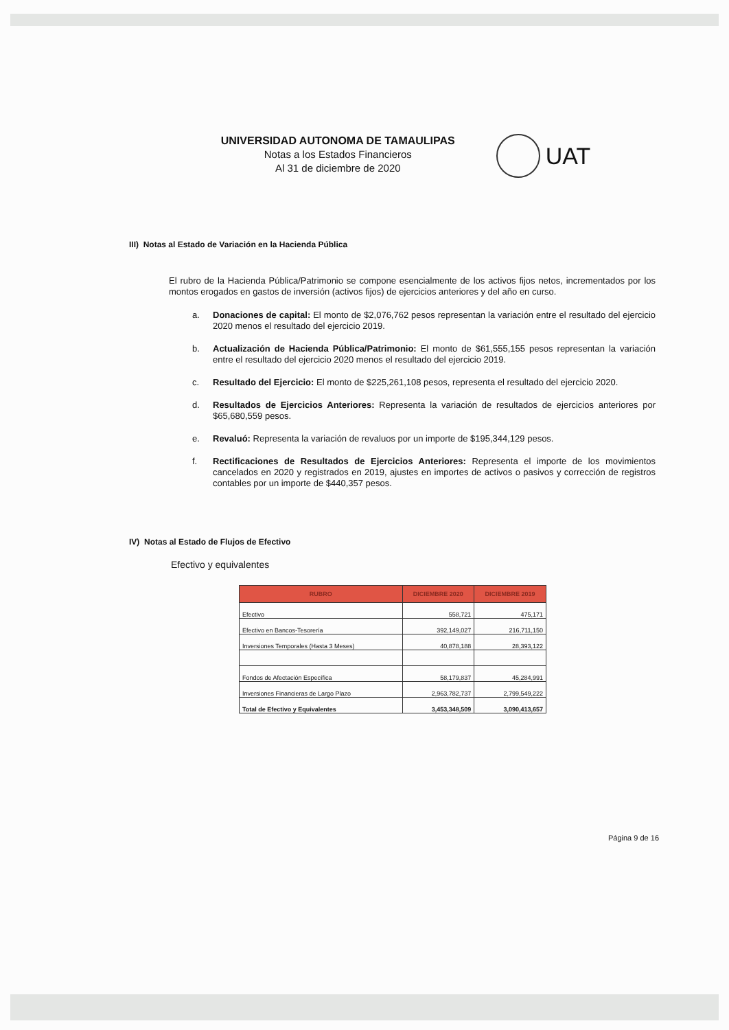UNIVERSIDAD AUTONOMA DE TAMAULIPAS
Notas a los Estados Financieros
Al 31 de diciembre de 2020
UAT
III) Notas al Estado de Variación en la Hacienda Pública
El rubro de la Hacienda Pública/Patrimonio se compone esencialmente de los activos fijos netos, incrementados por los montos erogados en gastos de inversión (activos fijos) de ejercicios anteriores y del año en curso.
a. Donaciones de capital: El monto de $2,076,762 pesos representan la variación entre el resultado del ejercicio 2020 menos el resultado del ejercicio 2019.
b. Actualización de Hacienda Pública/Patrimonio: El monto de $61,555,155 pesos representan la variación entre el resultado del ejercicio 2020 menos el resultado del ejercicio 2019.
c. Resultado del Ejercicio: El monto de $225,261,108 pesos, representa el resultado del ejercicio 2020.
d. Resultados de Ejercicios Anteriores: Representa la variación de resultados de ejercicios anteriores por $65,680,559 pesos.
e. Revaluó: Representa la variación de revaluos por un importe de $195,344,129 pesos.
f. Rectificaciones de Resultados de Ejercicios Anteriores: Representa el importe de los movimientos cancelados en 2020 y registrados en 2019, ajustes en importes de activos o pasivos y corrección de registros contables por un importe de $440,357 pesos.
IV) Notas al Estado de Flujos de Efectivo
Efectivo y equivalentes
| RUBRO | DICIEMBRE 2020 | DICIEMBRE 2019 |
| --- | --- | --- |
| Efectivo | 558,721 | 475,171 |
| Efectivo en Bancos-Tesorería | 392,149,027 | 216,711,150 |
| Inversiones Temporales (Hasta 3 Meses) | 40,878,188 | 28,393,122 |
| Fondos de Afectación Específica | 58,179,837 | 45,284,991 |
| Inversiones Financieras de Largo Plazo | 2,963,782,737 | 2,799,549,222 |
| Total de Efectivo y Equivalentes | 3,453,348,509 | 3,090,413,657 |
Página 9 de 16